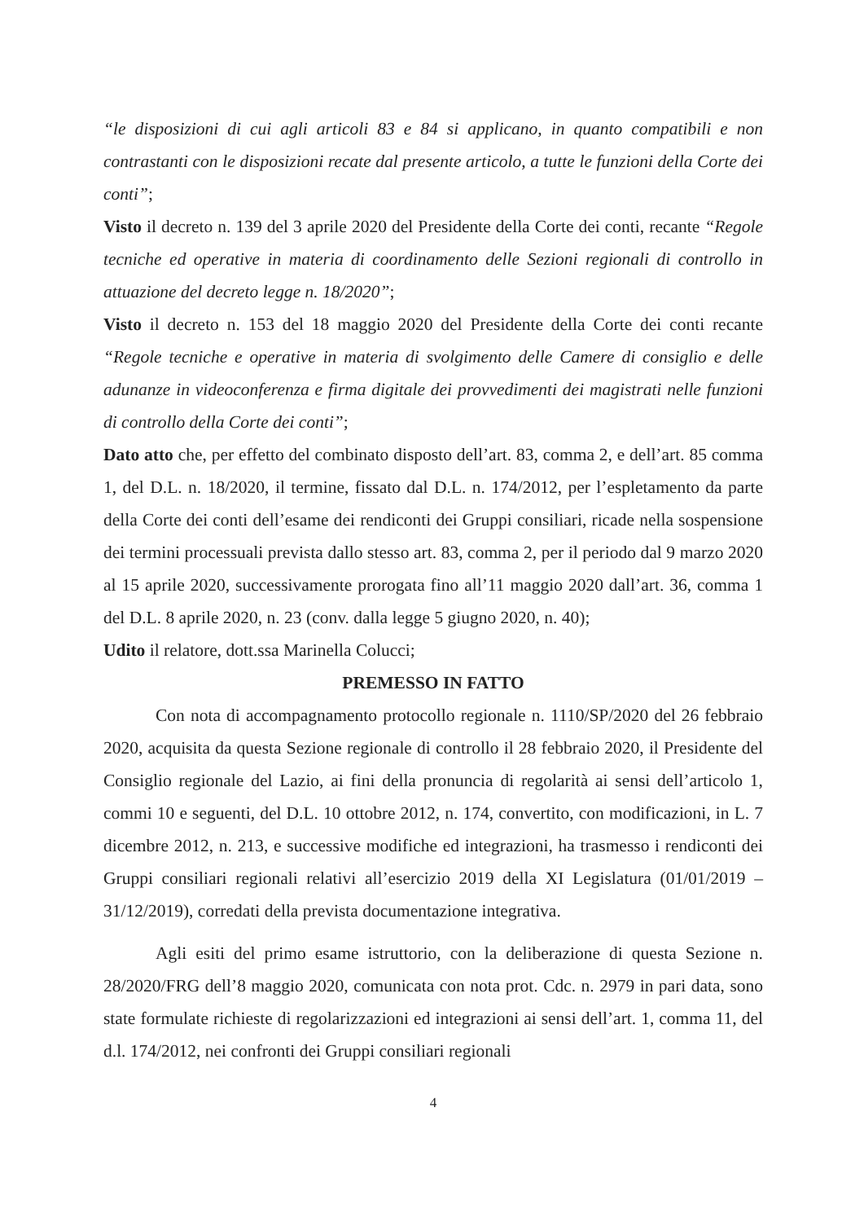“le disposizioni di cui agli articoli 83 e 84 si applicano, in quanto compatibili e non contrastanti con le disposizioni recate dal presente articolo, a tutte le funzioni della Corte dei conti”;
Visto il decreto n. 139 del 3 aprile 2020 del Presidente della Corte dei conti, recante “Regole tecniche ed operative in materia di coordinamento delle Sezioni regionali di controllo in attuazione del decreto legge n. 18/2020”;
Visto il decreto n. 153 del 18 maggio 2020 del Presidente della Corte dei conti recante “Regole tecniche e operative in materia di svolgimento delle Camere di consiglio e delle adunanze in videoconferenza e firma digitale dei provvedimenti dei magistrati nelle funzioni di controllo della Corte dei conti”;
Dato atto che, per effetto del combinato disposto dell’art. 83, comma 2, e dell’art. 85 comma 1, del D.L. n. 18/2020, il termine, fissato dal D.L. n. 174/2012, per l’espletamento da parte della Corte dei conti dell’esame dei rendiconti dei Gruppi consiliari, ricade nella sospensione dei termini processuali prevista dallo stesso art. 83, comma 2, per il periodo dal 9 marzo 2020 al 15 aprile 2020, successivamente prorogata fino all’11 maggio 2020 dall’art. 36, comma 1 del D.L. 8 aprile 2020, n. 23 (conv. dalla legge 5 giugno 2020, n. 40);
Udito il relatore, dott.ssa Marinella Colucci;
PREMESSO IN FATTO
Con nota di accompagnamento protocollo regionale n. 1110/SP/2020 del 26 febbraio 2020, acquisita da questa Sezione regionale di controllo il 28 febbraio 2020, il Presidente del Consiglio regionale del Lazio, ai fini della pronuncia di regolarità ai sensi dell’articolo 1, commi 10 e seguenti, del D.L. 10 ottobre 2012, n. 174, convertito, con modificazioni, in L. 7 dicembre 2012, n. 213, e successive modifiche ed integrazioni, ha trasmesso i rendiconti dei Gruppi consiliari regionali relativi all’esercizio 2019 della XI Legislatura (01/01/2019 – 31/12/2019), corredati della prevista documentazione integrativa.
Agli esiti del primo esame istruttorio, con la deliberazione di questa Sezione n. 28/2020/FRG dell’8 maggio 2020, comunicata con nota prot. Cdc. n. 2979 in pari data, sono state formulate richieste di regolarizzazioni ed integrazioni ai sensi dell’art. 1, comma 11, del d.l. 174/2012, nei confronti dei Gruppi consiliari regionali
4